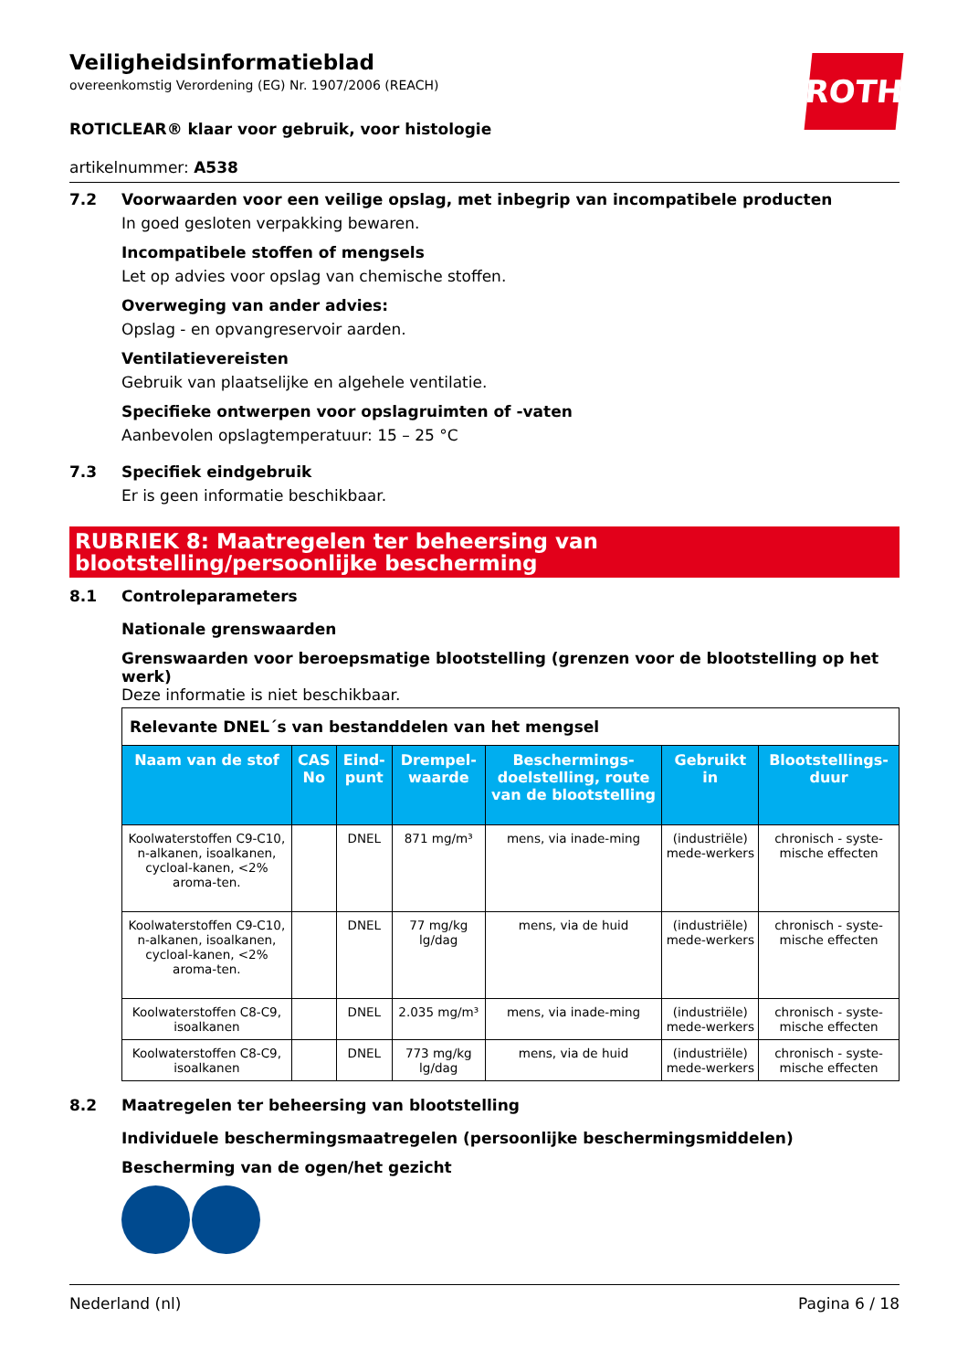ROTH
Veiligheidsinformatieblad
overeenkomstig Verordening (EG) Nr. 1907/2006 (REACH)
ROTICLEAR® klaar voor gebruik, voor histologie
artikelnummer: A538
7.2 Voorwaarden voor een veilige opslag, met inbegrip van incompatibele producten
In goed gesloten verpakking bewaren.
Incompatibele stoffen of mengsels
Let op advies voor opslag van chemische stoffen.
Overweging van ander advies:
Opslag - en opvangreservoir aarden.
Ventilatievereisten
Gebruik van plaatselijke en algehele ventilatie.
Specifieke ontwerpen voor opslagruimten of -vaten
Aanbevolen opslagtemperatuur: 15 – 25 °C
7.3 Specifiek eindgebruik
Er is geen informatie beschikbaar.
RUBRIEK 8: Maatregelen ter beheersing van blootstelling/persoonlijke bescherming
8.1 Controleparameters
Nationale grenswaarden
Grenswaarden voor beroepsmatige blootstelling (grenzen voor de blootstelling op het werk)
Deze informatie is niet beschikbaar.
| Relevante DNEL´s van bestanddelen van het mengsel | | | | | | |
| Naam van de stof | CAS No | Eind-punt | Drempel-waarde | Beschermings-doelstelling, route van de blootstelling | Gebruikt in | Blootstellings-duur |
| Koolwaterstoffen C9-C10, n-alkanen, isoalkanen, cycloal-kanen, <2% aroma-ten. | | DNEL | 871 mg/m³ | mens, via inade-ming | (industriële) mede-werkers | chronisch - syste-mische effecten |
| Koolwaterstoffen C9-C10, n-alkanen, isoalkanen, cycloal-kanen, <2% aroma-ten. | | DNEL | 77 mg/kg lg/dag | mens, via de huid | (industriële) mede-werkers | chronisch - syste-mische effecten |
| Koolwaterstoffen C8-C9, isoalkanen | | DNEL | 2.035 mg/m³ | mens, via inade-ming | (industriële) mede-werkers | chronisch - syste-mische effecten |
| Koolwaterstoffen C8-C9, isoalkanen | | DNEL | 773 mg/kg lg/dag | mens, via de huid | (industriële) mede-werkers | chronisch - syste-mische effecten |
8.2 Maatregelen ter beheersing van blootstelling
Individuele beschermingsmaatregelen (persoonlijke beschermingsmiddelen)
Bescherming van de ogen/het gezicht
Nederland (nl) Pagina 6 / 18